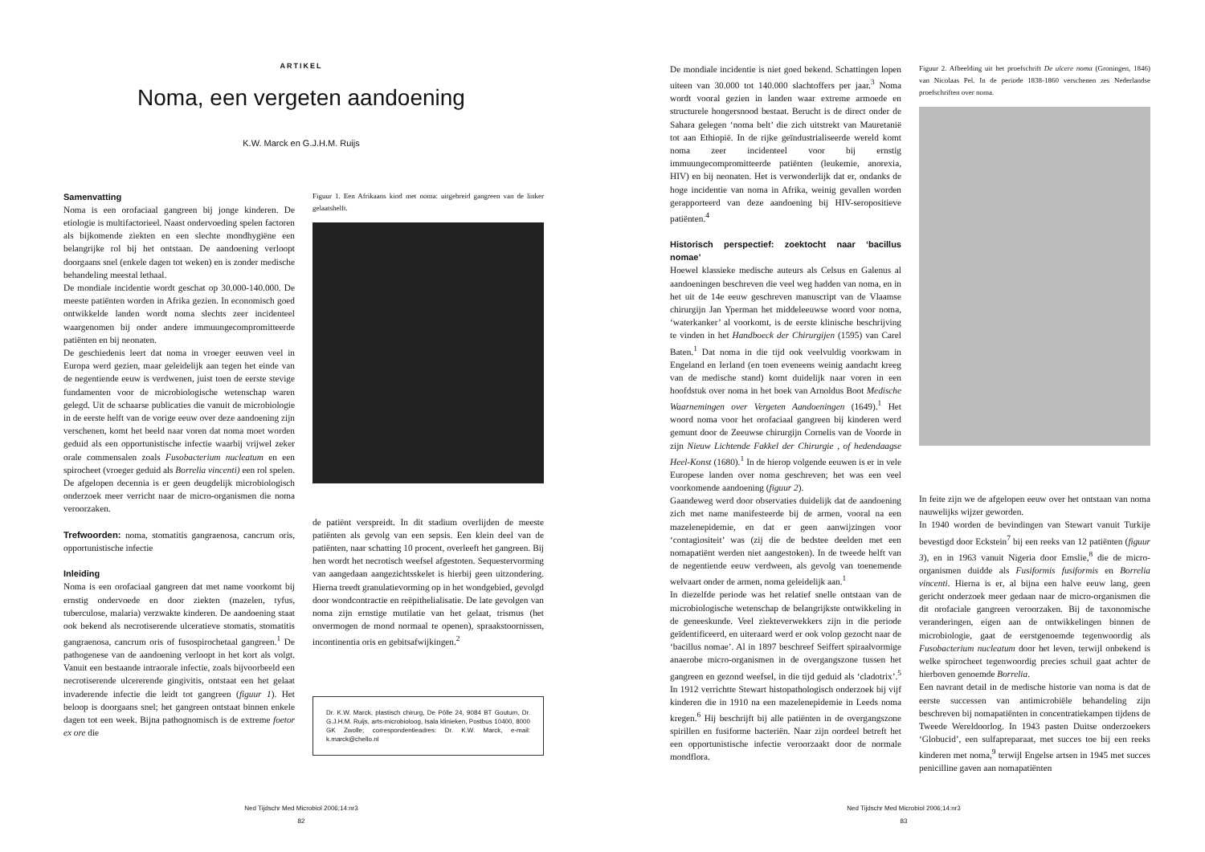ARTIKEL
Noma, een vergeten aandoening
K.W. Marck en G.J.H.M. Ruijs
Samenvatting
Noma is een orofaciaal gangreen bij jonge kinderen. De etiologie is multifactorieel. Naast ondervoeding spelen factoren als bijkomende ziekten en een slechte mondhygiëne een belangrijke rol bij het ontstaan. De aandoening verloopt doorgaans snel (enkele dagen tot weken) en is zonder medische behandeling meestal lethaal.
De mondiale incidentie wordt geschat op 30.000-140.000. De meeste patiënten worden in Afrika gezien. In economisch goed ontwikkelde landen wordt noma slechts zeer incidenteel waargenomen bij onder andere immuungecompromitteerde patiënten en bij neonaten.
De geschiedenis leert dat noma in vroeger eeuwen veel in Europa werd gezien, maar geleidelijk aan tegen het einde van de negentiende eeuw is verdwenen, juist toen de eerste stevige fundamenten voor de microbiologische wetenschap waren gelegd. Uit de schaarse publicaties die vanuit de microbiologie in de eerste helft van de vorige eeuw over deze aandoening zijn verschenen, komt het beeld naar voren dat noma moet worden geduid als een opportunistische infectie waarbij vrijwel zeker orale commensalen zoals Fusobacterium nucleatum en een spirocheet (vroeger geduid als Borrelia vincenti) een rol spelen. De afgelopen decennia is er geen deugdelijk microbiologisch onderzoek meer verricht naar de micro-organismen die noma veroorzaken.
Trefwoorden: noma, stomatitis gangraenosa, cancrum oris, opportunistische infectie
Inleiding
Noma is een orofaciaal gangreen dat met name voorkomt bij ernstig ondervoede en door ziekten (mazelen, tyfus, tuberculose, malaria) verzwakte kinderen. De aandoening staat ook bekend als necrotiserende ulceratieve stomatis, stomatitis gangraenosa, cancrum oris of fusospirochetaal gangreen.<sup>1</sup> De pathogenese van de aandoening verloopt in het kort als volgt. Vanuit een bestaande intraorale infectie, zoals bijvoorbeeld een necrotiserende ulcererende gingivitis, ontstaat een het gelaat invaderende infectie die leidt tot gangreen (figuur 1). Het beloop is doorgaans snel; het gangreen ontstaat binnen enkele dagen tot een week. Bijna pathognomisch is de extreme foetor ex ore die
Figuur 1. Een Afrikaans kind met noma: uitgebreid gangreen van de linker gelaatshelft.
de patiënt verspreidt. In dit stadium overlijden de meeste patiënten als gevolg van een sepsis. Een klein deel van de patiënten, naar schatting 10 procent, overleeft het gangreen. Bij hen wordt het necrotisch weefsel afgestoten. Sequestervorming van aangedaan aangezichtsskelet is hierbij geen uitzondering. Hierna treedt granulatievorming op in het wondgebied, gevolgd door wondcontractie en reëpithelialisatie. De late gevolgen van noma zijn ernstige mutilatie van het gelaat, trismus (het onvermogen de mond normaal te openen), spraakstoornissen, incontinentia oris en gebitsafwijkingen.<sup>2</sup>
Dr. K.W. Marck, plastisch chirurg, De Pôlle 24, 9084 BT Goutum, Dr. G.J.H.M. Ruijs, arts-microbioloog, Isala klinieken, Postbus 10400, 8000 GK Zwolle; correspondentieadres: Dr. K.W. Marck, e-mail: k.marck@chello.nl
Ned Tijdschr Med Microbiol 2006;14:nr3
82
De mondiale incidentie is niet goed bekend. Schattingen lopen uiteen van 30.000 tot 140.000 slachtoffers per jaar.<sup>3</sup> Noma wordt vooral gezien in landen waar extreme armoede en structurele hongersnood bestaat. Berucht is de direct onder de Sahara gelegen ‘noma belt’ die zich uitstrekt van Mauretanië tot aan Ethiopië. In de rijke geïndustrialiseerde wereld komt noma zeer incidenteel voor bij ernstig immuungecompromitteerde patiënten (leukemie, anorexia, HIV) en bij neonaten. Het is verwonderlijk dat er, ondanks de hoge incidentie van noma in Afrika, weinig gevallen worden gerapporteerd van deze aandoening bij HIV-seropositieve patiënten.<sup>4</sup>
Historisch perspectief: zoektocht naar ‘bacillus nomae’
Hoewel klassieke medische auteurs als Celsus en Galenus al aandoeningen beschreven die veel weg hadden van noma, en in het uit de 14e eeuw geschreven manuscript van de Vlaamse chirurgijn Jan Yperman het middeleeuwse woord voor noma, ‘waterkanker’ al voorkomt, is de eerste klinische beschrijving te vinden in het Handboeck der Chirurgijen (1595) van Carel Baten.<sup>1</sup> Dat noma in die tijd ook veelvuldig voorkwam in Engeland en Ierland (en toen eveneens weinig aandacht kreeg van de medische stand) komt duidelijk naar voren in een hoofdstuk over noma in het boek van Arnoldus Boot Medische Waarnemingen over Vergeten Aandoeningen (1649).<sup>1</sup> Het woord noma voor het orofaciaal gangreen bij kinderen werd gemunt door de Zeeuwse chirurgijn Cornelis van de Voorde in zijn Nieuw Lichtende Fakkel der Chirurgie , of hedendaagse Heel-Konst (1680).<sup>1</sup> In de hierop volgende eeuwen is er in vele Europese landen over noma geschreven; het was een veel voorkomende aandoening (figuur 2).
Gaandeweg werd door observaties duidelijk dat de aandoening zich met name manifesteerde bij de armen, vooral na een mazelenepidemie, en dat er geen aanwijzingen voor ‘contagiositeit’ was (zij die de bedstee deelden met een nomapatiënt werden niet aangestoken). In de tweede helft van de negentiende eeuw verdween, als gevolg van toenemende welvaart onder de armen, noma geleidelijk aan.<sup>1</sup>
In diezelfde periode was het relatief snelle ontstaan van de microbiologische wetenschap de belangrijkste ontwikkeling in de geneeskunde. Veel ziekteverwekkers zijn in die periode geïdentificeerd, en uiteraard werd er ook volop gezocht naar de ‘bacillus nomae’. Al in 1897 beschreef Seiffert spiraalvormige anaerobe micro-organismen in de overgangszone tussen het gangreen en gezond weefsel, in die tijd geduid als ‘cladotrix’.<sup>5</sup> In 1912 verrichtte Stewart histopathologisch onderzoek bij vijf kinderen die in 1910 na een mazelenepidemie in Leeds noma kregen.<sup>6</sup> Hij beschrijft bij alle patiënten in de overgangszone spirillen en fusiforme bacteriën. Naar zijn oordeel betreft het een opportunistische infectie veroorzaakt door de normale mondflora.
Figuur 2. Afbeelding uit het proefschrift De ulcere noma (Groningen, 1846) van Nicolaas Pel. In de periode 1838-1860 verschenen zes Nederlandse proefschriften over noma.
In feite zijn we de afgelopen eeuw over het ontstaan van noma nauwelijks wijzer geworden.
In 1940 worden de bevindingen van Stewart vanuit Turkije bevestigd door Eckstein<sup>7</sup> bij een reeks van 12 patiënten (figuur 3), en in 1963 vanuit Nigeria door Emslie,<sup>8</sup> die de micro-organismen duidde als Fusiformis fusiformis en Borrelia vincenti. Hierna is er, al bijna een halve eeuw lang, geen gericht onderzoek meer gedaan naar de micro-organismen die dit orofaciale gangreen veroorzaken. Bij de taxonomische veranderingen, eigen aan de ontwikkelingen binnen de microbiologie, gaat de eerstgenoemde tegenwoordig als Fusobacterium nucleatum door het leven, terwijl onbekend is welke spirocheet tegenwoordig precies schuil gaat achter de hierboven genoemde Borrelia.
Een navrant detail in de medische historie van noma is dat de eerste successen van antimicrobiële behandeling zijn beschreven bij nomapatiënten in concentratiekampen tijdens de Tweede Wereldoorlog. In 1943 pasten Duitse onderzoekers ‘Globucid’, een sulfapreparaat, met succes toe bij een reeks kinderen met noma,<sup>9</sup> terwijl Engelse artsen in 1945 met succes penicilline gaven aan nomapatiënten
Ned Tijdschr Med Microbiol 2006;14:nr3
83